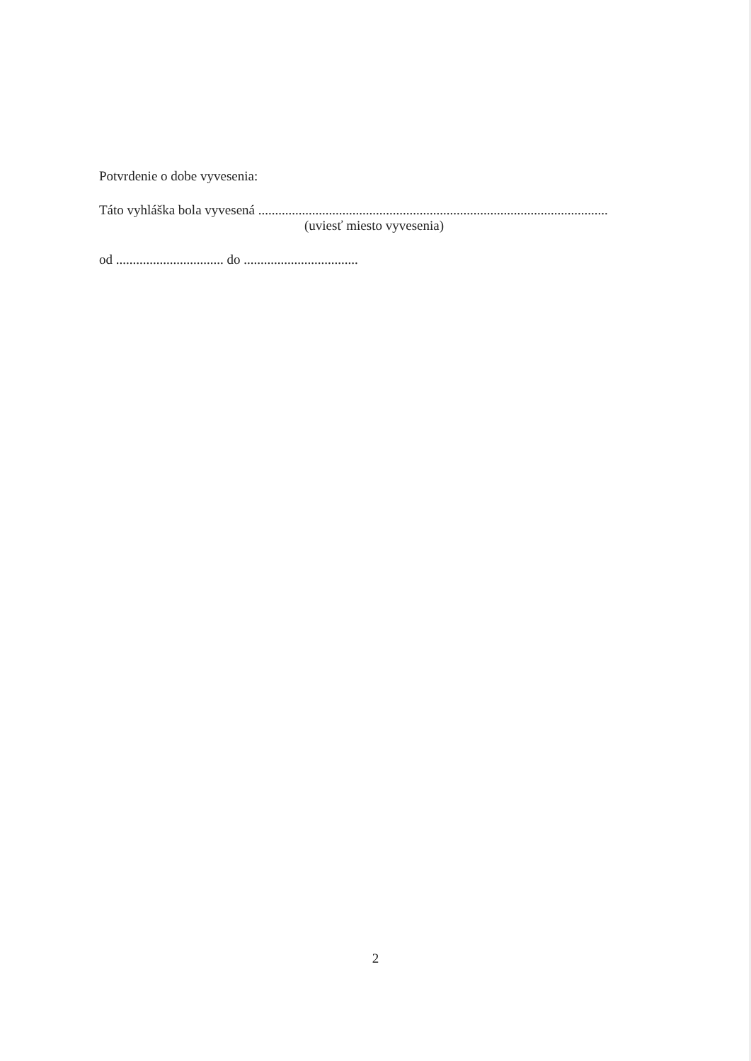Potvrdenie o dobe vyvesenia:
Táto vyhláška bola vyvesená ........................................................................................................
(uviesť miesto vyvesenia)
od ................................ do ..................................
2